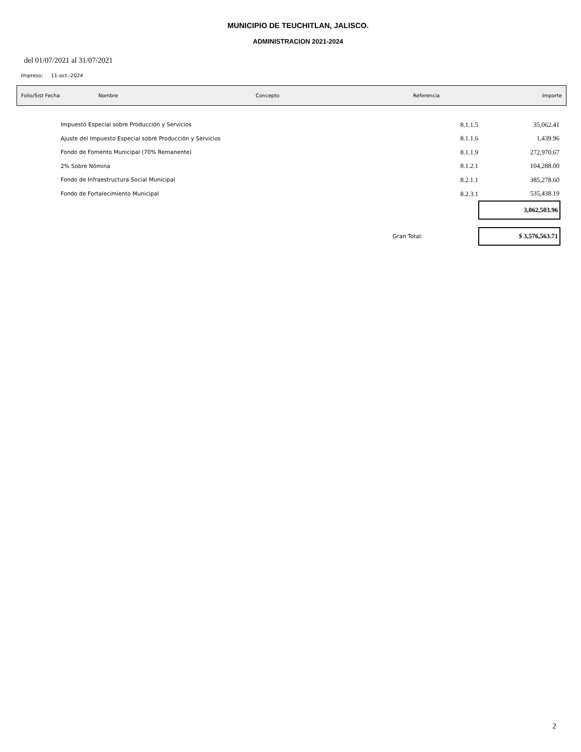MUNICIPIO DE TEUCHITLAN, JALISCO.
ADMINISTRACION 2021-2024
del 01/07/2021 al 31/07/2021
Impreso: 11-oct.-2024
| Folio/Sist Fecha | Nombre | Concepto | Referencia | Importe |
| Impuesto Especial sobre Producción y Servicios | 8.1.1.5 | 35,062.41 |
| Ajuste del Impuesto Especial sobre Producción y Servicios | 8.1.1.6 | 1,439.96 |
| Fondo de Fomento Municipal (70% Remanente) | 8.1.1.9 | 272,970.67 |
| 2% Sobre Nómina | 8.1.2.1 | 104,288.00 |
| Fondo de Infraestructura Social Municipal | 8.2.1.1 | 385,278.60 |
| Fondo de Fortalecimiento Municipal | 8.2.3.1 | 535,438.19 |
| | | 3,062,503.96 |
| Gran Total: | | $ 3,576,563.71 |
2